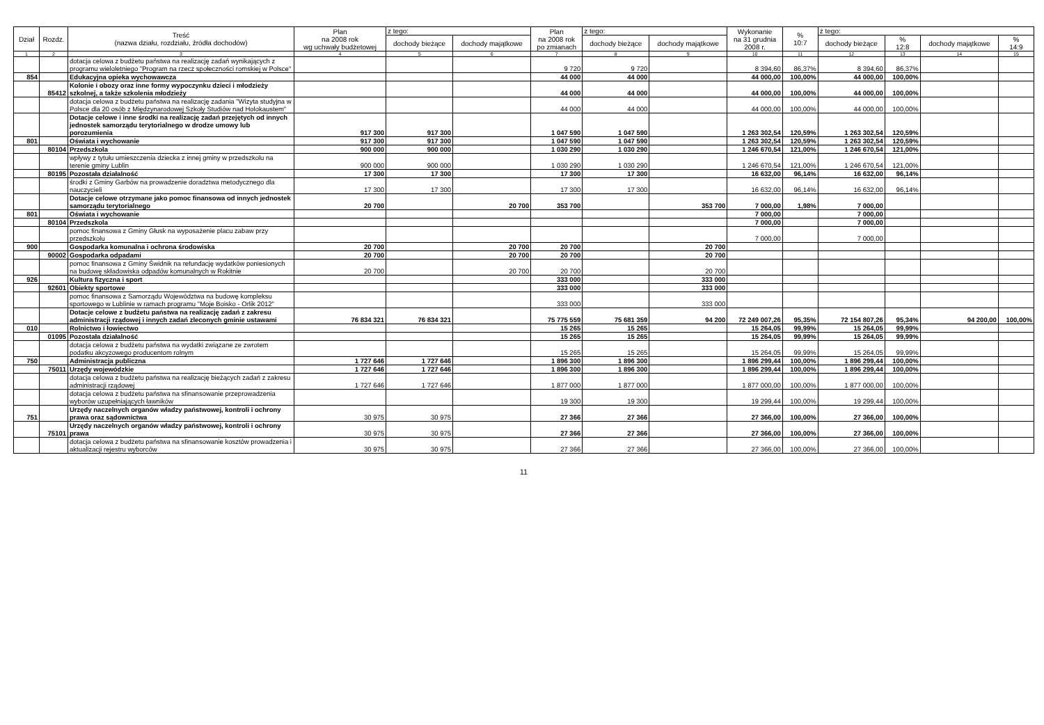| Dział | Rozdz. | Treść (nazwa działu, rozdziału, źródła dochodów) | Plan na 2008 rok wg uchwały budżetowej | z tego: | | Plan na 2008 rok po zmianach | z tego: | | Wykonanie na 31 grudnia 2008 r. | % 10:7 | z tego: | | | |
| --- | --- | --- | --- | --- | --- | --- | --- | --- | --- | --- | --- | --- | --- | --- |
| | | | | dochody bieżące | dochody majątkowe | | dochody bieżące | dochody majątkowe | | | dochody bieżące | % 12:8 | dochody majątkowe | % 14:9 |
| 1 | 2 | 3 | 4 | 5 | 6 | 7 | 8 | 9 | 10 | 11 | 12 | 13 | 14 | 15 |
| | | dotacja celowa z budżetu państwa na realizację zadań wynikających z programu wieloletniego "Program na rzecz społeczności romskiej w Polsce" | | | | 9 720 | 9 720 | | 8 394,60 | 86,37% | 8 394,60 | 86,37% | | |
| 854 | | Edukacyjna opieka wychowawcza | | | | 44 000 | 44 000 | | 44 000,00 | 100,00% | 44 000,00 | 100,00% | | |
| | 85412 | Kolonie i obozy oraz inne formy wypoczynku dzieci i młodzieży szkolnej, a także szkolenia młodzieży | | | | 44 000 | 44 000 | | 44 000,00 | 100,00% | 44 000,00 | 100,00% | | |
| | | dotacja celowa z budżetu państwa na realizację zadania "Wizyta studyjna w Polsce dla 20 osób z Międzynarodowej Szkoły Studiów nad Holokaustem" | | | | 44 000 | 44 000 | | 44 000,00 | 100,00% | 44 000,00 | 100,00% | | |
| | | Dotacje celowe i inne środki na realizację zadań przejętych od innych jednostek samorządu terytorialnego w drodze umowy lub porozumienia | 917 300 | 917 300 | | 1 047 590 | 1 047 590 | | 1 263 302,54 | 120,59% | 1 263 302,54 | 120,59% | | |
| 801 | | Oświata i wychowanie | 917 300 | 917 300 | | 1 047 590 | 1 047 590 | | 1 263 302,54 | 120,59% | 1 263 302,54 | 120,59% | | |
| | 80104 | Przedszkola | 900 000 | 900 000 | | 1 030 290 | 1 030 290 | | 1 246 670,54 | 121,00% | 1 246 670,54 | 121,00% | | |
| | | wpływy z tytułu umieszczenia dziecka z innej gminy w przedszkolu na terenie gminy Lublin | 900 000 | 900 000 | | 1 030 290 | 1 030 290 | | 1 246 670,54 | 121,00% | 1 246 670,54 | 121,00% | | |
| | 80195 | Pozostała działalność | 17 300 | 17 300 | | 17 300 | 17 300 | | 16 632,00 | 96,14% | 16 632,00 | 96,14% | | |
| | | środki z Gminy Garbów na prowadzenie doradztwa metodycznego dla nauczycieli | 17 300 | 17 300 | | 17 300 | 17 300 | | 16 632,00 | 96,14% | 16 632,00 | 96,14% | | |
| | | Dotacje celowe otrzymane jako pomoc finansowa od innych jednostek samorządu terytorialnego | 20 700 | | 20 700 | 353 700 | | 353 700 | 7 000,00 | 1,98% | 7 000,00 | | | |
| 801 | | Oświata i wychowanie | | | | | | | 7 000,00 | | 7 000,00 | | | |
| | 80104 | Przedszkola | | | | | | | 7 000,00 | | 7 000,00 | | | |
| | | pomoc finansowa z Gminy Głusk na wyposażenie placu zabaw przy przedszkolu | | | | | | | 7 000,00 | | 7 000,00 | | | |
| 900 | | Gospodarka komunalna i ochrona środowiska | 20 700 | | 20 700 | 20 700 | | 20 700 | | | | | | |
| | 90002 | Gospodarka odpadami | 20 700 | | 20 700 | 20 700 | | 20 700 | | | | | | |
| | | pomoc finansowa z Gminy Świdnik na refundację wydatków poniesionych na budowę składowiska odpadów komunalnych w Rokitnie | 20 700 | | 20 700 | 20 700 | | 20 700 | | | | | | |
| 926 | | Kultura fizyczna i sport | | | | 333 000 | | 333 000 | | | | | | |
| | 92601 | Obiekty sportowe | | | | 333 000 | | 333 000 | | | | | | |
| | | pomoc finansowa z Samorządu Województwa na budowę kompleksu sportowego w Lublinie w ramach programu "Moje Boisko - Orlik 2012" | | | | 333 000 | | 333 000 | | | | | | |
| | | Dotacje celowe z budżetu państwa na realizację zadań z zakresu administracji rządowej i innych zadań zleconych gminie ustawami | 76 834 321 | 76 834 321 | | 75 775 559 | 75 681 359 | 94 200 | 72 249 007,26 | 95,35% | 72 154 807,26 | 95,34% | 94 200,00 | 100,00% |
| 010 | | Rolnictwo i łowiectwo | | | | 15 265 | 15 265 | | 15 264,05 | 99,99% | 15 264,05 | 99,99% | | |
| | 01095 | Pozostała działalność | | | | 15 265 | 15 265 | | 15 264,05 | 99,99% | 15 264,05 | 99,99% | | |
| | | dotacja celowa z budżetu państwa na wydatki związane ze zwrotem podatku akcyzowego producentom rolnym | | | | 15 265 | 15 265 | | 15 264,05 | 99,99% | 15 264,05 | 99,99% | | |
| 750 | | Administracja publiczna | 1 727 646 | 1 727 646 | | 1 896 300 | 1 896 300 | | 1 896 299,44 | 100,00% | 1 896 299,44 | 100,00% | | |
| | 75011 | Urzędy wojewódzkie | 1 727 646 | 1 727 646 | | 1 896 300 | 1 896 300 | | 1 896 299,44 | 100,00% | 1 896 299,44 | 100,00% | | |
| | | dotacja celowa z budżetu państwa na realizację bieżących zadań z zakresu administracji rządowej | 1 727 646 | 1 727 646 | | 1 877 000 | 1 877 000 | | 1 877 000,00 | 100,00% | 1 877 000,00 | 100,00% | | |
| | | dotacja celowa z budżetu państwa na sfinansowanie przeprowadzenia wyborów uzupełniających ławników | | | | 19 300 | 19 300 | | 19 299,44 | 100,00% | 19 299,44 | 100,00% | | |
| 751 | | Urzędy naczelnych organów władzy państwowej, kontroli i ochrony prawa oraz sądownictwa | 30 975 | 30 975 | | 27 366 | 27 366 | | 27 366,00 | 100,00% | 27 366,00 | 100,00% | | |
| | 75101 | Urzędy naczelnych organów władzy państwowej, kontroli i ochrony prawa | 30 975 | 30 975 | | 27 366 | 27 366 | | 27 366,00 | 100,00% | 27 366,00 | 100,00% | | |
| | | dotacja celowa z budżetu państwa na sfinansowanie kosztów prowadzenia i aktualizacji rejestru wyborców | 30 975 | 30 975 | | 27 366 | 27 366 | | 27 366,00 | 100,00% | 27 366,00 | 100,00% | | |
11